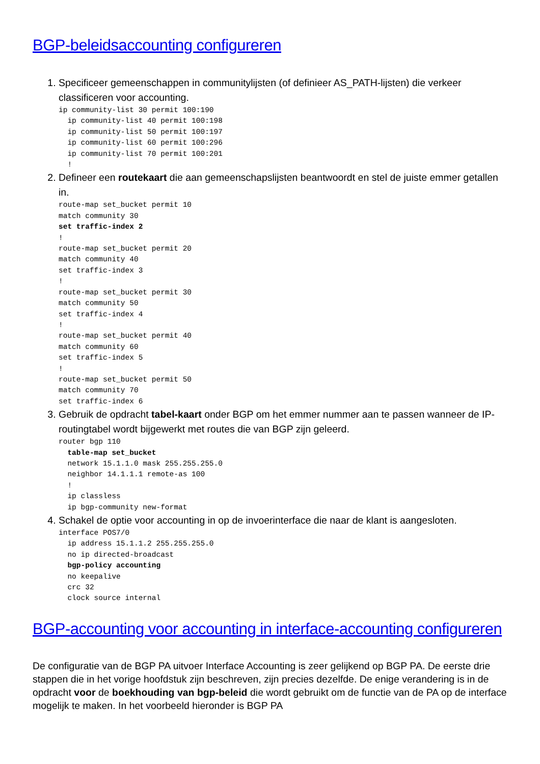BGP-beleidsaccounting configureren
1. Specificeer gemeenschappen in communitylijsten (of definieer AS_PATH-lijsten) die verkeer classificeren voor accounting.
ip community-list 30 permit 100:190
  ip community-list 40 permit 100:198
  ip community-list 50 permit 100:197
  ip community-list 60 permit 100:296
  ip community-list 70 permit 100:201
  !
2. Defineer een routekaart die aan gemeenschapslijsten beantwoordt en stel de juiste emmer getallen in.
route-map set_bucket permit 10
match community 30
set traffic-index 2
!
route-map set_bucket permit 20
match community 40
set traffic-index 3
!
route-map set_bucket permit 30
match community 50
set traffic-index 4
!
route-map set_bucket permit 40
match community 60
set traffic-index 5
!
route-map set_bucket permit 50
match community 70
set traffic-index 6
3. Gebruik de opdracht tabel-kaart onder BGP om het emmer nummer aan te passen wanneer de IP-routingtabel wordt bijgewerkt met routes die van BGP zijn geleerd.
router bgp 110
  table-map set_bucket
  network 15.1.1.0 mask 255.255.255.0
  neighbor 14.1.1.1 remote-as 100
  !
  ip classless
  ip bgp-community new-format
4. Schakel de optie voor accounting in op de invoerinterface die naar de klant is aangesloten.
interface POS7/0
  ip address 15.1.1.2 255.255.255.0
  no ip directed-broadcast
  bgp-policy accounting
  no keepalive
  crc 32
  clock source internal
BGP-accounting voor accounting in interface-accounting configureren
De configuratie van de BGP PA uitvoer Interface Accounting is zeer gelijkend op BGP PA. De eerste drie stappen die in het vorige hoofdstuk zijn beschreven, zijn precies dezelfde. De enige verandering is in de opdracht voor de boekhouding van bgp-beleid die wordt gebruikt om de functie van de PA op de interface mogelijk te maken. In het voorbeeld hieronder is BGP PA